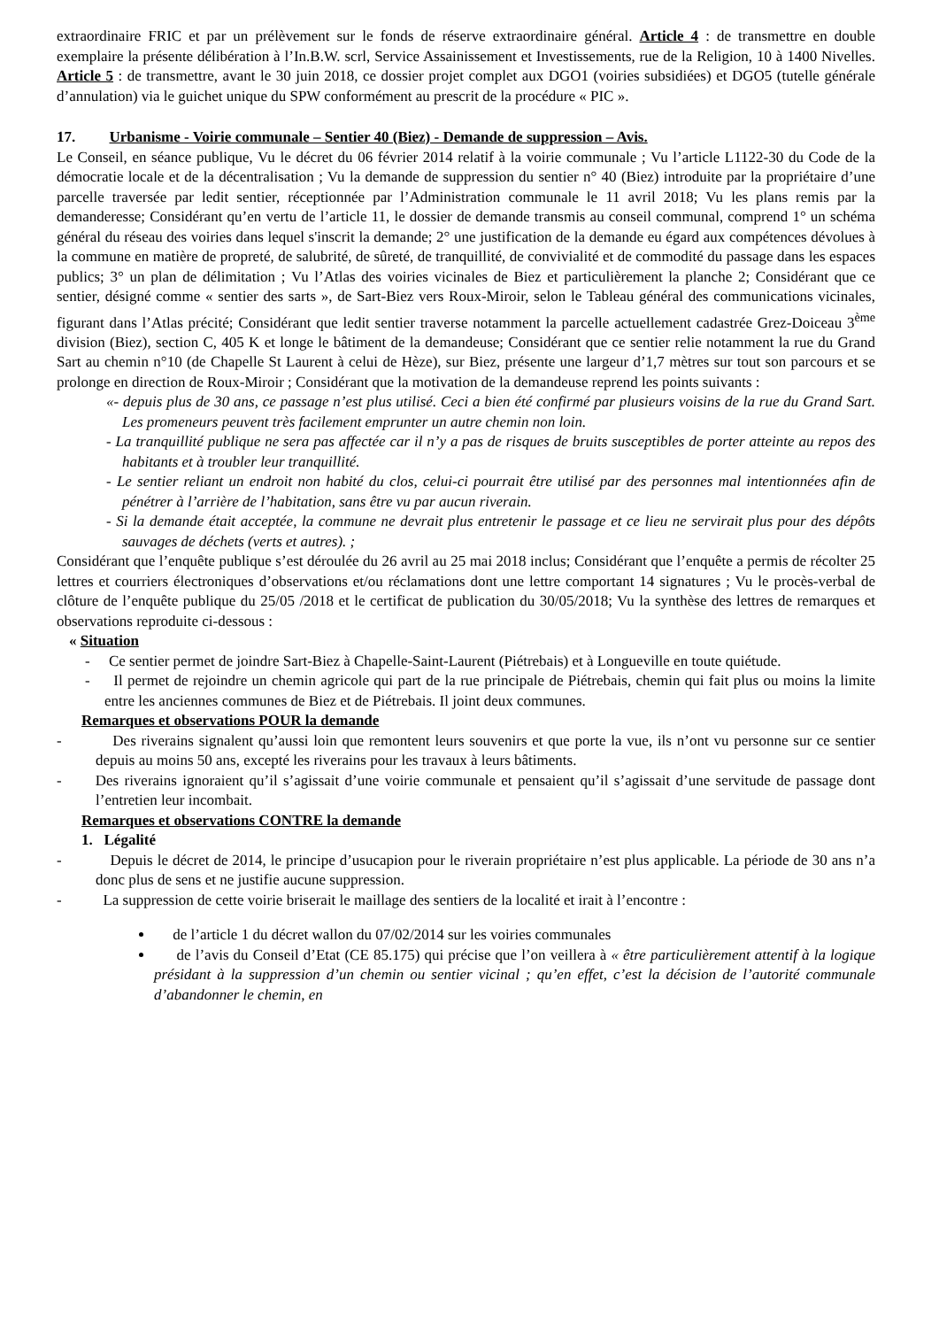extraordinaire FRIC et par un prélèvement sur le fonds de réserve extraordinaire général. Article 4 : de transmettre en double exemplaire la présente délibération à l’In.B.W. scrl, Service Assainissement et Investissements, rue de la Religion, 10 à 1400 Nivelles. Article 5 : de transmettre, avant le 30 juin 2018, ce dossier projet complet aux DGO1 (voiries subsidiées) et DGO5 (tutelle générale d’annulation) via le guichet unique du SPW conformément au prescrit de la procédure « PIC ».
17. Urbanisme - Voirie communale – Sentier 40 (Biez) - Demande de suppression – Avis.
Le Conseil, en séance publique, Vu le décret du 06 février 2014 relatif à la voirie communale ; Vu l’article L1122-30 du Code de la démocratie locale et de la décentralisation ; Vu la demande de suppression du sentier n° 40 (Biez) introduite par la propriétaire d’une parcelle traversée par ledit sentier, réceptionnée par l’Administration communale le 11 avril 2018; Vu les plans remis par la demanderesse; Considérant qu’en vertu de l’article 11, le dossier de demande transmis au conseil communal, comprend 1° un schéma général du réseau des voiries dans lequel s'inscrit la demande; 2° une justification de la demande eu égard aux compétences dévolues à la commune en matière de propreté, de salubrité, de sûreté, de tranquillité, de convivialité et de commodité du passage dans les espaces publics; 3° un plan de délimitation ; Vu l’Atlas des voiries vicinales de Biez et particulièrement la planche 2; Considérant que ce sentier, désigné comme « sentier des sarts », de Sart-Biez vers Roux-Miroir, selon le Tableau général des communications vicinales, figurant dans l’Atlas précité; Considérant que ledit sentier traverse notamment la parcelle actuellement cadastrée Grez-Doiceau 3<sup>ème</sup> division (Biez), section C, 405 K et longe le bâtiment de la demandeuse; Considérant que ce sentier relie notamment la rue du Grand Sart au chemin n°10 (de Chapelle St Laurent à celui de Hèze), sur Biez, présente une largeur d’1,7 mètres sur tout son parcours et se prolonge en direction de Roux-Miroir ; Considérant que la motivation de la demandeuse reprend les points suivants :
«- depuis plus de 30 ans, ce passage n’est plus utilisé. Ceci a bien été confirmé par plusieurs voisins de la rue du Grand Sart. Les promeneurs peuvent très facilement emprunter un autre chemin non loin.
- La tranquillité publique ne sera pas affectée car il n’y a pas de risques de bruits susceptibles de porter atteinte au repos des habitants et à troubler leur tranquillité.
- Le sentier reliant un endroit non habité du clos, celui-ci pourrait être utilisé par des personnes mal intentionnées afin de pénétrer à l’arrière de l’habitation, sans être vu par aucun riverain.
- Si la demande était acceptée, la commune ne devrait plus entretenir le passage et ce lieu ne servirait plus pour des dépôts sauvages de déchets (verts et autres). ;
Considérant que l’enquête publique s’est déroulée du 26 avril au 25 mai 2018 inclus; Considérant que l’enquête a permis de récolter 25 lettres et courriers électroniques d’observations et/ou réclamations dont une lettre comportant 14 signatures ; Vu le procès-verbal de clôture de l’enquête publique du 25/05 /2018 et le certificat de publication du 30/05/2018; Vu la synthèse des lettres de remarques et observations reproduite ci-dessous :
« Situation
- Ce sentier permet de joindre Sart-Biez à Chapelle-Saint-Laurent (Piétrebais) et à Longueville en toute quiétude.
- Il permet de rejoindre un chemin agricole qui part de la rue principale de Piétrebais, chemin qui fait plus ou moins la limite entre les anciennes communes de Biez et de Piétrebais. Il joint deux communes.
Remarques et observations POUR la demande
- Des riverains signalent qu’aussi loin que remontent leurs souvenirs et que porte la vue, ils n’ont vu personne sur ce sentier depuis au moins 50 ans, excepté les riverains pour les travaux à leurs bâtiments.
- Des riverains ignoraient qu’il s’agissait d’une voirie communale et pensaient qu’il s’agissait d’une servitude de passage dont l’entretien leur incombait.
Remarques et observations CONTRE la demande
1. Légalité
- Depuis le décret de 2014, le principe d’usucapion pour le riverain propriétaire n’est plus applicable. La période de 30 ans n’a donc plus de sens et ne justifie aucune suppression.
- La suppression de cette voirie briserait le maillage des sentiers de la localité et irait à l’encontre :
de l’article 1 du décret wallon du 07/02/2014 sur les voiries communales
de l’avis du Conseil d’Etat (CE 85.175) qui précise que l’on veillera à « être particulièrement attentif à la logique présidant à la suppression d’un chemin ou sentier vicinal ; qu’en effet, c’est la décision de l’autorité communale d’abandonner le chemin, en